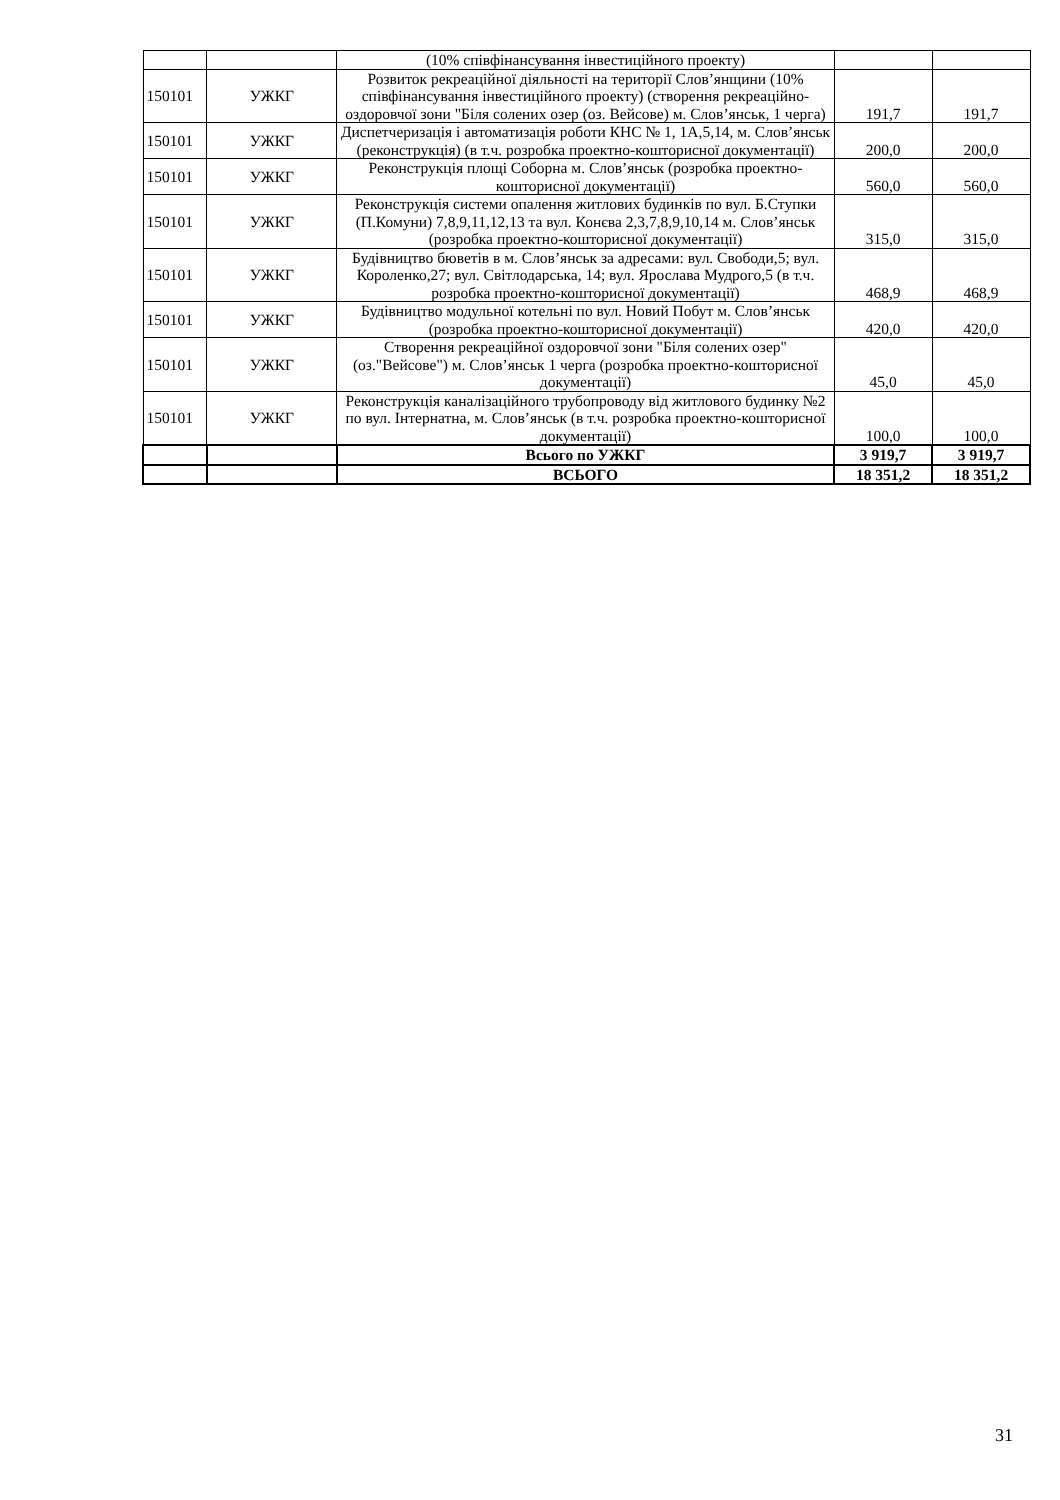| | | (10% співфінансування інвестиційного проекту) | | |
| 150101 | УЖКГ | Розвиток рекреаційної діяльності на території Слов’янщини (10% співфінансування інвестиційного проекту) (створення рекреаційно-оздоровчої зони "Біля солених озер (оз. Вейсове) м. Слов’янськ, 1 черга) | 191,7 | 191,7 |
| 150101 | УЖКГ | Диспетчеризація і автоматизація роботи КНС № 1, 1А,5,14, м. Слов’янськ (реконструкція) (в т.ч. розробка проектно-кошторисної документації) | 200,0 | 200,0 |
| 150101 | УЖКГ | Реконструкція площі Соборна м. Слов’янськ (розробка проектно-кошторисної документації) | 560,0 | 560,0 |
| 150101 | УЖКГ | Реконструкція системи опалення житлових будинків по вул. Б.Ступки (П.Комуни) 7,8,9,11,12,13 та вул. Конєва 2,3,7,8,9,10,14 м. Слов’янськ (розробка проектно-кошторисної документації) | 315,0 | 315,0 |
| 150101 | УЖКГ | Будівництво бюветів в м. Слов’янськ за адресами: вул. Свободи,5; вул. Короленко,27; вул. Світлодарська, 14; вул. Ярослава Мудрого,5 (в т.ч. розробка проектно-кошторисної документації) | 468,9 | 468,9 |
| 150101 | УЖКГ | Будівництво модульної котельні по вул. Новий Побут м. Слов’янськ (розробка проектно-кошторисної документації) | 420,0 | 420,0 |
| 150101 | УЖКГ | Створення рекреаційної оздоровчої зони "Біля солених озер" (оз."Вейсове") м. Слов’янськ 1 черга (розробка проектно-кошторисної документації) | 45,0 | 45,0 |
| 150101 | УЖКГ | Реконструкція каналізаційного трубопроводу від житлового будинку №2 по вул. Інтернатна, м. Слов’янськ (в т.ч. розробка проектно-кошторисної документації) | 100,0 | 100,0 |
| | | Всього по УЖКГ | 3 919,7 | 3 919,7 |
| | | ВСЬОГО | 18 351,2 | 18 351,2 |
31